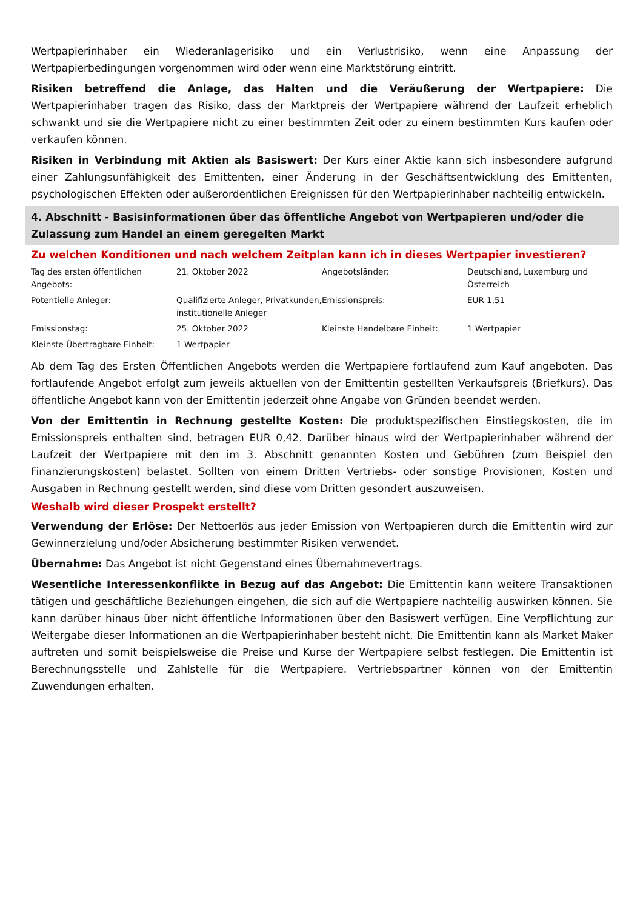Wertpapierinhaber ein Wiederanlagerisiko und ein Verlustrisiko, wenn eine Anpassung der Wertpapierbedingungen vorgenommen wird oder wenn eine Marktstörung eintritt.
Risiken betreffend die Anlage, das Halten und die Veräußerung der Wertpapiere: Die Wertpapierinhaber tragen das Risiko, dass der Marktpreis der Wertpapiere während der Laufzeit erheblich schwankt und sie die Wertpapiere nicht zu einer bestimmten Zeit oder zu einem bestimmten Kurs kaufen oder verkaufen können.
Risiken in Verbindung mit Aktien als Basiswert: Der Kurs einer Aktie kann sich insbesondere aufgrund einer Zahlungsunfähigkeit des Emittenten, einer Änderung in der Geschäftsentwicklung des Emittenten, psychologischen Effekten oder außerordentlichen Ereignissen für den Wertpapierinhaber nachteilig entwickeln.
4. Abschnitt - Basisinformationen über das öffentliche Angebot von Wertpapieren und/oder die Zulassung zum Handel an einem geregelten Markt
Zu welchen Konditionen und nach welchem Zeitplan kann ich in dieses Wertpapier investieren?
| Tag des ersten öffentlichen Angebots: | 21. Oktober 2022 | Angebotsländer: | Deutschland, Luxemburg und Österreich |
| Potentielle Anleger: | Qualifizierte Anleger, Privatkunden, institutionelle Anleger | Emissionspreis: | EUR 1,51 |
| Emissionstag: | 25. Oktober 2022 | Kleinste Handelbare Einheit: | 1 Wertpapier |
| Kleinste Übertragbare Einheit: | 1 Wertpapier | | |
Ab dem Tag des Ersten Öffentlichen Angebots werden die Wertpapiere fortlaufend zum Kauf angeboten. Das fortlaufende Angebot erfolgt zum jeweils aktuellen von der Emittentin gestellten Verkaufspreis (Briefkurs). Das öffentliche Angebot kann von der Emittentin jederzeit ohne Angabe von Gründen beendet werden.
Von der Emittentin in Rechnung gestellte Kosten: Die produktspezifischen Einstiegskosten, die im Emissionspreis enthalten sind, betragen EUR 0,42. Darüber hinaus wird der Wertpapierinhaber während der Laufzeit der Wertpapiere mit den im 3. Abschnitt genannten Kosten und Gebühren (zum Beispiel den Finanzierungskosten) belastet. Sollten von einem Dritten Vertriebs- oder sonstige Provisionen, Kosten und Ausgaben in Rechnung gestellt werden, sind diese vom Dritten gesondert auszuweisen.
Weshalb wird dieser Prospekt erstellt?
Verwendung der Erlöse: Der Nettoerlös aus jeder Emission von Wertpapieren durch die Emittentin wird zur Gewinnerzielung und/oder Absicherung bestimmter Risiken verwendet.
Übernahme: Das Angebot ist nicht Gegenstand eines Übernahmevertrags.
Wesentliche Interessenkonflikte in Bezug auf das Angebot: Die Emittentin kann weitere Transaktionen tätigen und geschäftliche Beziehungen eingehen, die sich auf die Wertpapiere nachteilig auswirken können. Sie kann darüber hinaus über nicht öffentliche Informationen über den Basiswert verfügen. Eine Verpflichtung zur Weitergabe dieser Informationen an die Wertpapierinhaber besteht nicht. Die Emittentin kann als Market Maker auftreten und somit beispielsweise die Preise und Kurse der Wertpapiere selbst festlegen. Die Emittentin ist Berechnungsstelle und Zahlstelle für die Wertpapiere. Vertriebspartner können von der Emittentin Zuwendungen erhalten.